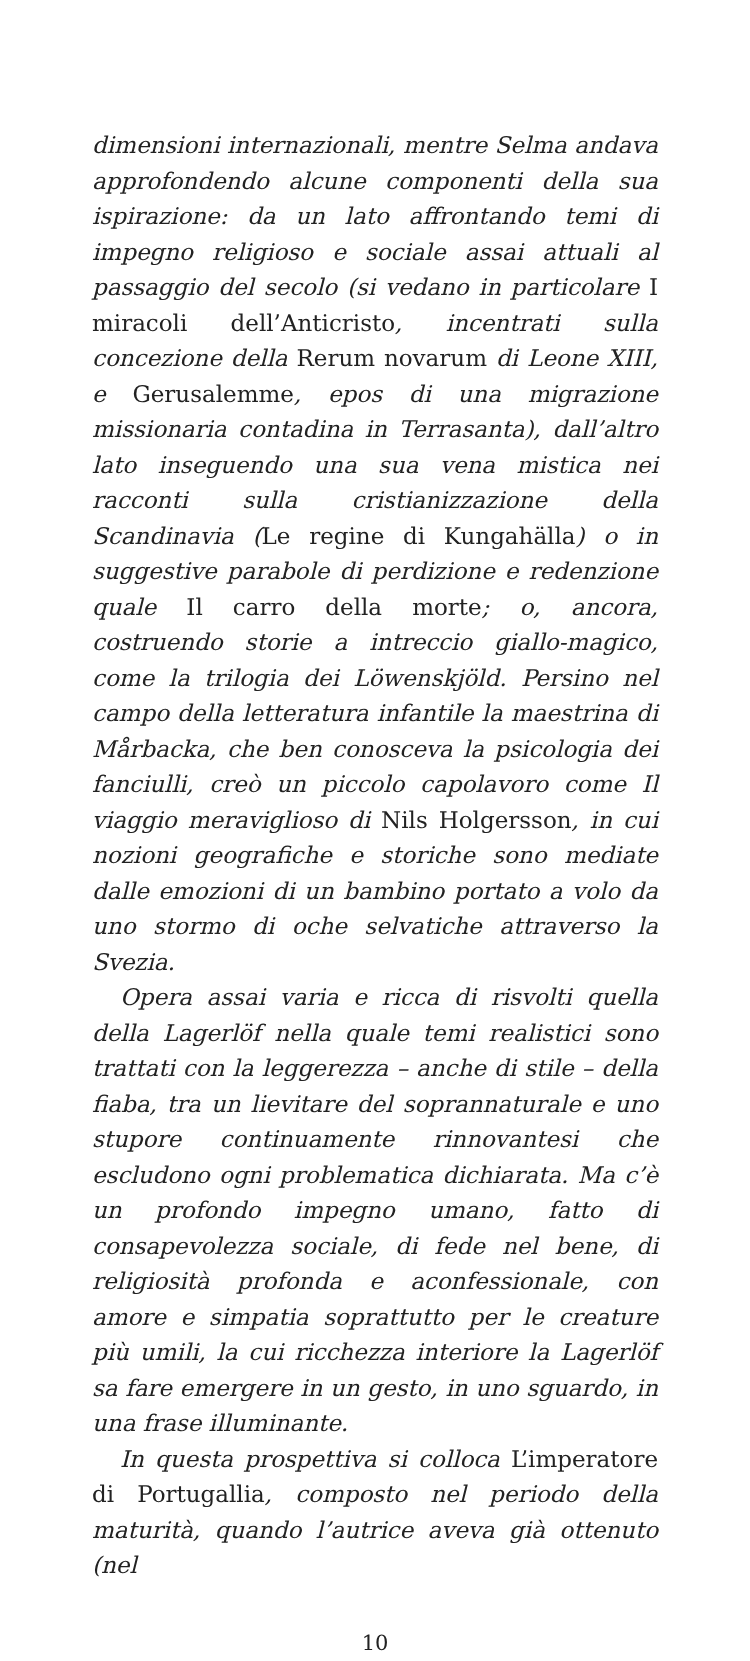dimensioni internazionali, mentre Selma andava approfondendo alcune componenti della sua ispirazione: da un lato affrontando temi di impegno religioso e sociale assai attuali al passaggio del secolo (si vedano in particolare I miracoli dell’Anticristo, incentrati sulla concezione della Rerum novarum di Leone XIII, e Gerusalemme, epos di una migrazione missionaria contadina in Terrasanta), dall’altro lato inseguendo una sua vena mistica nei racconti sulla cristianizzazione della Scandinavia (Le regine di Kungahälla) o in suggestive parabole di perdizione e redenzione quale Il carro della morte; o, ancora, costruendo storie a intreccio giallo-magico, come la trilogia dei Löwenskjöld. Persino nel campo della letteratura infantile la maestrina di Mårbacka, che ben conosceva la psicologia dei fanciulli, creò un piccolo capolavoro come Il viaggio meraviglioso di Nils Holgersson, in cui nozioni geografiche e storiche sono mediate dalle emozioni di un bambino portato a volo da uno stormo di oche selvatiche attraverso la Svezia.
Opera assai varia e ricca di risvolti quella della Lagerlöf nella quale temi realistici sono trattati con la leggerezza – anche di stile – della fiaba, tra un lievitare del soprannaturale e uno stupore continuamente rinnovantesi che escludono ogni problematica dichiarata. Ma c’è un profondo impegno umano, fatto di consapevolezza sociale, di fede nel bene, di religiosità profonda e aconfessionale, con amore e simpatia soprattutto per le creature più umili, la cui ricchezza interiore la Lagerlöf sa fare emergere in un gesto, in uno sguardo, in una frase illuminante.
In questa prospettiva si colloca L’imperatore di Portugallia, composto nel periodo della maturità, quando l’autrice aveva già ottenuto (nel
10